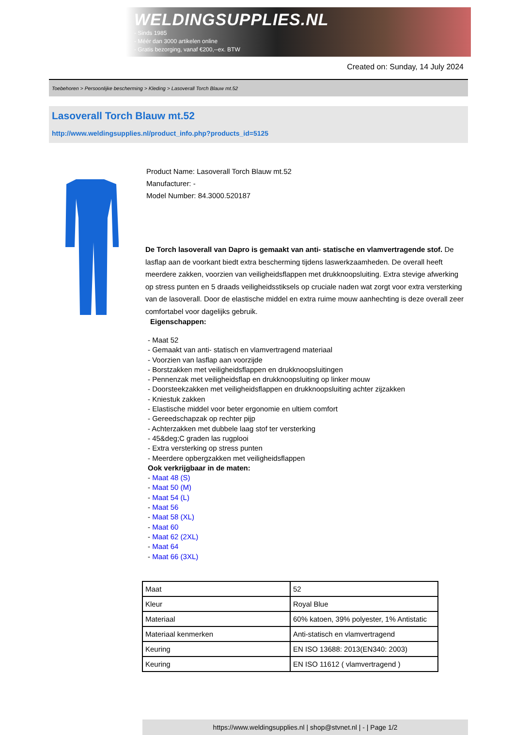WELDINGSUPPLIES.NL
- Sinds 1985
- Méér dan 3000 artikelen online
- Gratis bezorging, vanaf €200,--ex. BTW
Created on: Sunday, 14 July 2024
Toebehoren > Persoonlijke bescherming > Kleding > Lasoverall Torch Blauw mt.52
Lasoverall Torch Blauw mt.52
http://www.weldingsupplies.nl/product_info.php?products_id=5125
Product Name: Lasoverall Torch Blauw mt.52
Manufacturer: -
Model Number: 84.3000.520187
De Torch lasoverall van Dapro is gemaakt van anti- statische en vlamvertragende stof. De lasflap aan de voorkant biedt extra bescherming tijdens laswerkzaamheden. De overall heeft meerdere zakken, voorzien van veiligheidsflappen met drukknoopsluiting. Extra stevige afwerking op stress punten en 5 draads veiligheidsstiksels op cruciale naden wat zorgt voor extra versterking van de lasoverall. Door de elastische middel en extra ruime mouw aanhechting is deze overall zeer comfortabel voor dagelijks gebruik.
Eigenschappen:
- Maat 52
- Gemaakt van anti- statisch en vlamvertragend materiaal
- Voorzien van lasflap aan voorzijde
- Borstzakken met veiligheidsflappen en drukknoopsluitingen
- Pennenzak met veiligheidsflap en drukknoopsluiting op linker mouw
- Doorsteekzakken met veiligheidsflappen en drukknoopsluiting achter zijzakken
- Kniestuk zakken
- Elastische middel voor beter ergonomie en ultiem comfort
- Gereedschapzak op rechter pijp
- Achterzakken met dubbele laag stof ter versterking
- 45&deg;C graden las rugplooi
- Extra versterking op stress punten
- Meerdere opbergzakken met veiligheidsflappen
Ook verkrijgbaar in de maten:
- Maat 48 (S)
- Maat 50 (M)
- Maat 54 (L)
- Maat 56
- Maat 58 (XL)
- Maat 60
- Maat 62 (2XL)
- Maat 64
- Maat 66 (3XL)
| Maat | 52 |
| Kleur | Royal Blue |
| Materiaal | 60% katoen, 39% polyester, 1% Antistatic |
| Materiaal kenmerken | Anti-statisch en vlamvertragend |
| Keuring | EN ISO 13688: 2013(EN340: 2003) |
| Keuring | EN ISO 11612 ( vlamvertragend ) |
https://www.weldingsupplies.nl | shop@stvnet.nl | - | Page 1/2